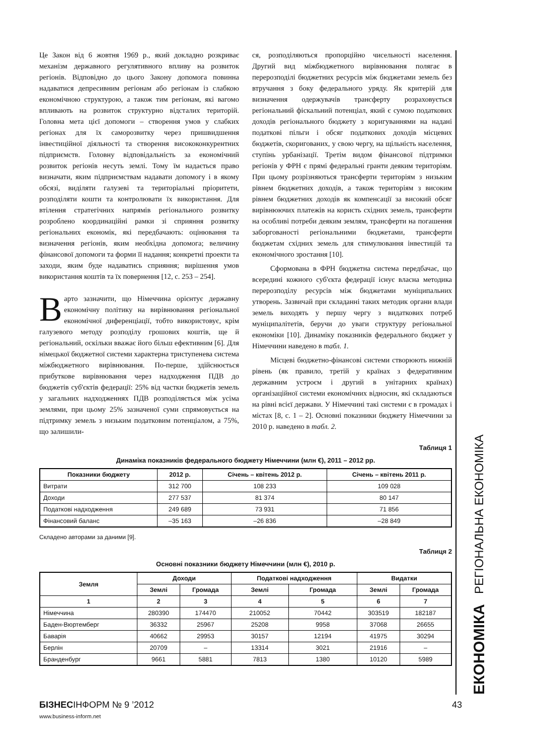Це Закон від 6 жовтня 1969 р., який докладно розкриває механізм державного регулятивного впливу на розвиток регіонів. Відповідно до цього Закону допомога повинна надаватися депресивним регіонам або регіонам із слабкою економічною структурою, а також тим регіонам, які вагомо впливають на розвиток структурно відсталих територій. Головна мета цієї допомоги – створення умов у слабких регіонах для їх саморозвитку через пришвидшення інвестиційної діяльності та створення висококонкурентних підприємств. Головну відповідальність за економічний розвиток регіонів несуть землі. Тому їм надається право визначати, яким підприємствам надавати допомогу і в якому обсязі, виділяти галузеві та територіальні пріоритети, розподіляти кошти та контролювати їх використання. Для втілення стратегічних напрямів регіонального розвитку розроблено координаційні рамки зі сприяння розвитку регіональних економік, які передбачають: оцінювання та визначення регіонів, яким необхідна допомога; величину фінансової допомоги та форми її надання; конкретні проекти та заходи, яким буде надаватись сприяння; вирішення умов використання коштів та їх повернення [12, с. 253 – 254].
Варто зазначити, що Німеччина орієнтує державну економічну політику на вирівнювання регіональної економічної диференціації, тобто використовує, крім галузевого методу розподілу грошових коштів, ще й регіональний, оскільки вважає його більш ефективним [6]. Для німецької бюджетної системи характерна триступенева система міжбюджетного вирівнювання. По-перше, здійснюється прибуткове вирівнювання через надходження ПДВ до бюджетів суб'єктів федерації: 25% від частки бюджетів земель у загальних надходженнях ПДВ розподіляється між усіма землями, при цьому 25% зазначеної суми спрямовується на підтримку земель з низьким податковим потенціалом, а 75%, що залишили-
ся, розподіляються пропорційно чисельності населення. Другий вид міжбюджетного вирівнювання полягає в перерозподілі бюджетних ресурсів між бюджетами земель без втручання з боку федерального уряду. Як критерій для визначення одержувачів трансферту розраховується регіональний фіскальний потенціал, який є сумою податкових доходів регіонального бюджету з коригуваннями на надані податкові пільги і обсяг податкових доходів місцевих бюджетів, скоригованих, у свою чергу, на щільність населення, ступінь урбанізації. Третім видом фінансової підтримки регіонів у ФРН є прямі федеральні гранти деяким територіям. При цьому розрізняються трансферти територіям з низьким рівнем бюджетних доходів, а також територіям з високим рівнем бюджетних доходів як компенсації за високий обсяг вирівнюючих платежів на користь східних земель, трансферти на особливі потреби деяким землям, трансферти на погашення заборгованості регіональними бюджетами, трансферти бюджетам східних земель для стимулювання інвестицій та економічного зростання [10].
Сформована в ФРН бюджетна система передбачає, що всередині кожного суб'єкта федерації існує власна методика перерозподілу ресурсів між бюджетами муніципальних утворень. Зазвичай при складанні таких методик органи влади земель виходять у першу чергу з видаткових потреб муніципалітетів, беручи до уваги структуру регіональної економіки [10]. Динаміку показників федерального бюджет у Німеччини наведено в табл. 1.
Місцеві бюджетно-фінансові системи створюють нижній рівень (як правило, третій у країнах з федеративним державним устроєм і другий в унітарних країнах) організаційної системи економічних відносин, які складаються на рівні всієї держави. У Німеччині такі системи є в громадах і містах [8, с. 1 – 2]. Основні показники бюджету Німеччини за 2010 р. наведено в табл. 2.
Таблиця 1
Динаміка показників федерального бюджету Німеччини (млн €), 2011 – 2012 рр.
| Показники бюджету | 2012 р. | Січень – квітень 2012 р. | Січень – квітень 2011 р. |
| --- | --- | --- | --- |
| Витрати | 312 700 | 108 233 | 109 028 |
| Доходи | 277 537 | 81 374 | 80 147 |
| Податкові надходження | 249 689 | 73 931 | 71 856 |
| Фінансовий баланс | –35 163 | –26 836 | –28 849 |
Складено авторами за даними [9].
Таблиця 2
Основні показники бюджету Німеччини (млн €), 2010 р.
| Земля | Доходи | | Податкові надходження | | Видатки | |
| --- | --- | --- | --- | --- | --- | --- |
| | Землі | Громада | Землі | Громада | Землі | Громада |
| 1 | 2 | 3 | 4 | 5 | 6 | 7 |
| Німеччина | 280390 | 174470 | 210052 | 70442 | 303519 | 182187 |
| Баден-Вюртемберг | 36332 | 25967 | 25208 | 9958 | 37068 | 26655 |
| Баварія | 40662 | 29953 | 30157 | 12194 | 41975 | 30294 |
| Берлін | 20709 | – | 13314 | 3021 | 21916 | – |
| Бранденбург | 9661 | 5881 | 7813 | 1380 | 10120 | 5989 |
ЕКОНОМІКА РЕГІОНАЛЬНА ЕКОНОМІКА
БІЗНЕСІНФОРМ № 9 ’2012 43
www.business-inform.net